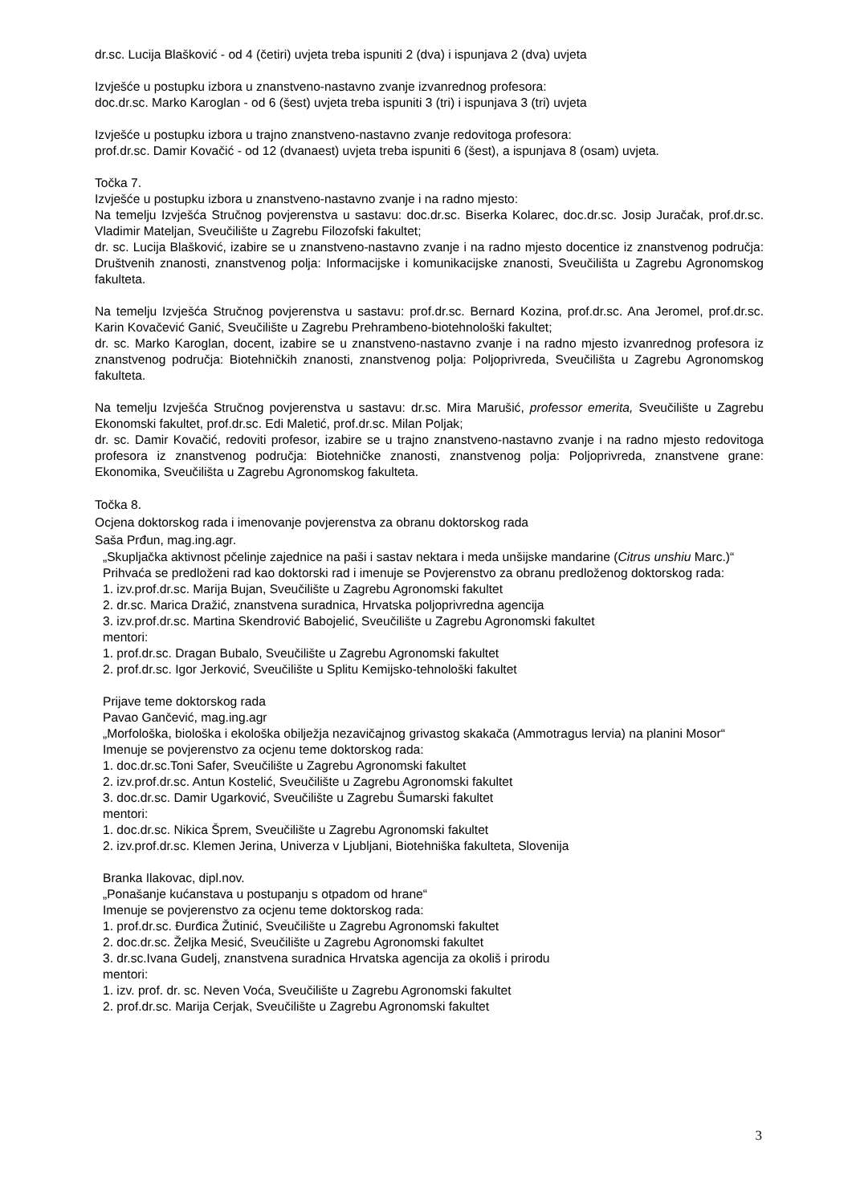dr.sc. Lucija Blašković - od 4 (četiri) uvjeta treba ispuniti 2 (dva) i ispunjava 2 (dva) uvjeta
Izvješće u postupku izbora u znanstveno-nastavno zvanje izvanrednog profesora:
doc.dr.sc. Marko Karoglan - od 6 (šest) uvjeta treba ispuniti 3 (tri) i ispunjava 3 (tri) uvjeta
Izvješće u postupku izbora u trajno znanstveno-nastavno zvanje redovitoga profesora:
prof.dr.sc. Damir Kovačić - od 12 (dvanaest) uvjeta treba ispuniti 6 (šest), a ispunjava 8 (osam) uvjeta.
Točka 7.
Izvješće u postupku izbora u znanstveno-nastavno zvanje i na radno mjesto:
Na temelju Izvješća Stručnog povjerenstva u sastavu: doc.dr.sc. Biserka Kolarec, doc.dr.sc. Josip Juračak, prof.dr.sc. Vladimir Mateljan, Sveučilište u Zagrebu Filozofski fakultet;
dr. sc. Lucija Blašković, izabire se u znanstveno-nastavno zvanje i na radno mjesto docentice iz znanstvenog područja: Društvenih znanosti, znanstvenog polja: Informacijske i komunikacijske znanosti, Sveučilišta u Zagrebu Agronomskog fakulteta.
Na temelju Izvješća Stručnog povjerenstva u sastavu: prof.dr.sc. Bernard Kozina, prof.dr.sc. Ana Jeromel, prof.dr.sc. Karin Kovačević Ganić, Sveučilište u Zagrebu Prehrambeno-biotehnološki fakultet;
dr. sc. Marko Karoglan, docent, izabire se u znanstveno-nastavno zvanje i na radno mjesto izvanrednog profesora iz znanstvenog područja: Biotehničkih znanosti, znanstvenog polja: Poljoprivreda, Sveučilišta u Zagrebu Agronomskog fakulteta.
Na temelju Izvješća Stručnog povjerenstva u sastavu: dr.sc. Mira Marušić, professor emerita, Sveučilište u Zagrebu Ekonomski fakultet, prof.dr.sc. Edi Maletić, prof.dr.sc. Milan Poljak;
dr. sc. Damir Kovačić, redoviti profesor, izabire se u trajno znanstveno-nastavno zvanje i na radno mjesto redovitoga profesora iz znanstvenog područja: Biotehničke znanosti, znanstvenog polja: Poljoprivreda, znanstvene grane: Ekonomika, Sveučilišta u Zagrebu Agronomskog fakulteta.
Točka 8.
Ocjena doktorskog rada i imenovanje povjerenstva za obranu doktorskog rada
Saša Prđun, mag.ing.agr.
„Skupljačka aktivnost pčelinje zajednice na paši i sastav nektara i meda unšijske mandarine (Citrus unshiu Marc.)“
Prihvaća se predloženi rad kao doktorski rad i imenuje se Povjerenstvo za obranu predloženog doktorskog rada:
1. izv.prof.dr.sc. Marija Bujan, Sveučilište u Zagrebu Agronomski fakultet
2. dr.sc. Marica Dražić, znanstvena suradnica, Hrvatska poljoprivredna agencija
3. izv.prof.dr.sc. Martina Skendrović Babojelić, Sveučilište u Zagrebu Agronomski fakultet
mentori:
1. prof.dr.sc. Dragan Bubalo, Sveučilište u Zagrebu Agronomski fakultet
2. prof.dr.sc. Igor Jerković, Sveučilište u Splitu Kemijsko-tehnološki fakultet
Prijave teme doktorskog rada
Pavao Gančević, mag.ing.agr
„Morfološka, biološka i ekološka obilježja nezavičajnog grivastog skakača (Ammotragus lervia) na planini Mosor“
Imenuje se povjerenstvo za ocjenu teme doktorskog rada:
1. doc.dr.sc.Toni Safer, Sveučilište u Zagrebu Agronomski fakultet
2. izv.prof.dr.sc. Antun Kostelić, Sveučilište u Zagrebu Agronomski fakultet
3. doc.dr.sc. Damir Ugarković, Sveučilište u Zagrebu Šumarski fakultet
mentori:
1. doc.dr.sc. Nikica Šprem, Sveučilište u Zagrebu Agronomski fakultet
2. izv.prof.dr.sc. Klemen Jerina, Univerza v Ljubljani, Biotehniška fakulteta, Slovenija
Branka Ilakovac, dipl.nov.
„Ponašanje kućanstava u postupanju s otpadom od hrane“
Imenuje se povjerenstvo za ocjenu teme doktorskog rada:
1. prof.dr.sc. Đurđica Žutinić, Sveučilište u Zagrebu Agronomski fakultet
2. doc.dr.sc. Željka Mesić, Sveučilište u Zagrebu Agronomski fakultet
3. dr.sc.Ivana Gudelj, znanstvena suradnica Hrvatska agencija za okoliš i prirodu
mentori:
1. izv. prof. dr. sc. Neven Voća, Sveučilište u Zagrebu Agronomski fakultet
2. prof.dr.sc. Marija Cerjak, Sveučilište u Zagrebu Agronomski fakultet
3